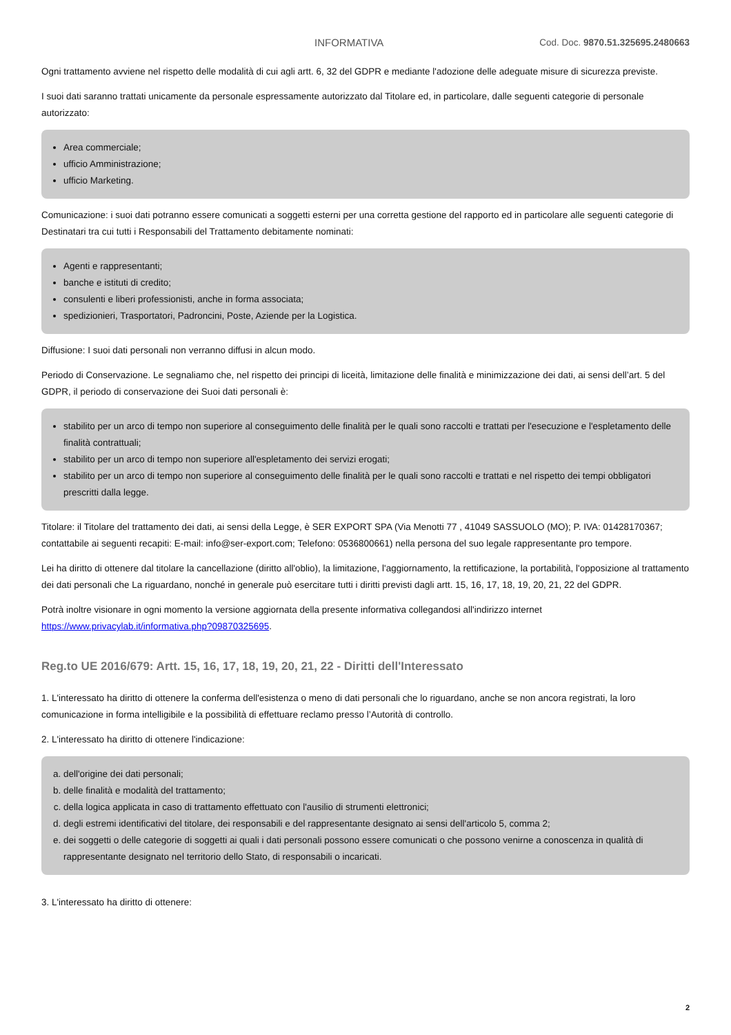INFORMATIVA Cod. Doc. 9870.51.325695.2480663
Ogni trattamento avviene nel rispetto delle modalità di cui agli artt. 6, 32 del GDPR e mediante l'adozione delle adeguate misure di sicurezza previste.
I suoi dati saranno trattati unicamente da personale espressamente autorizzato dal Titolare ed, in particolare, dalle seguenti categorie di personale autorizzato:
Area commerciale;
ufficio Amministrazione;
ufficio Marketing.
Comunicazione: i suoi dati potranno essere comunicati a soggetti esterni per una corretta gestione del rapporto ed in particolare alle seguenti categorie di Destinatari tra cui tutti i Responsabili del Trattamento debitamente nominati:
Agenti e rappresentanti;
banche e istituti di credito;
consulenti e liberi professionisti, anche in forma associata;
spedizionieri, Trasportatori, Padroncini, Poste, Aziende per la Logistica.
Diffusione: I suoi dati personali non verranno diffusi in alcun modo.
Periodo di Conservazione. Le segnaliamo che, nel rispetto dei principi di liceità, limitazione delle finalità e minimizzazione dei dati, ai sensi dell’art. 5 del GDPR, il periodo di conservazione dei Suoi dati personali è:
stabilito per un arco di tempo non superiore al conseguimento delle finalità per le quali sono raccolti e trattati per l'esecuzione e l'espletamento delle finalità contrattuali;
stabilito per un arco di tempo non superiore all'espletamento dei servizi erogati;
stabilito per un arco di tempo non superiore al conseguimento delle finalità per le quali sono raccolti e trattati e nel rispetto dei tempi obbligatori prescritti dalla legge.
Titolare: il Titolare del trattamento dei dati, ai sensi della Legge, è SER EXPORT SPA (Via Menotti 77 , 41049 SASSUOLO (MO); P. IVA: 01428170367; contattabile ai seguenti recapiti: E-mail: info@ser-export.com; Telefono: 0536800661) nella persona del suo legale rappresentante pro tempore.
Lei ha diritto di ottenere dal titolare la cancellazione (diritto all'oblio), la limitazione, l'aggiornamento, la rettificazione, la portabilità, l'opposizione al trattamento dei dati personali che La riguardano, nonché in generale può esercitare tutti i diritti previsti dagli artt. 15, 16, 17, 18, 19, 20, 21, 22 del GDPR.
Potrà inoltre visionare in ogni momento la versione aggiornata della presente informativa collegandosi all'indirizzo internet https://www.privacylab.it/informativa.php?09870325695.
Reg.to UE 2016/679: Artt. 15, 16, 17, 18, 19, 20, 21, 22 - Diritti dell'Interessato
1. L'interessato ha diritto di ottenere la conferma dell'esistenza o meno di dati personali che lo riguardano, anche se non ancora registrati, la loro comunicazione in forma intelligibile e la possibilità di effettuare reclamo presso l’Autorità di controllo.
2. L'interessato ha diritto di ottenere l'indicazione:
a. dell'origine dei dati personali;
b. delle finalità e modalità del trattamento;
c. della logica applicata in caso di trattamento effettuato con l'ausilio di strumenti elettronici;
d. degli estremi identificativi del titolare, dei responsabili e del rappresentante designato ai sensi dell'articolo 5, comma 2;
e. dei soggetti o delle categorie di soggetti ai quali i dati personali possono essere comunicati o che possono venirne a conoscenza in qualità di rappresentante designato nel territorio dello Stato, di responsabili o incaricati.
3. L'interessato ha diritto di ottenere:
2